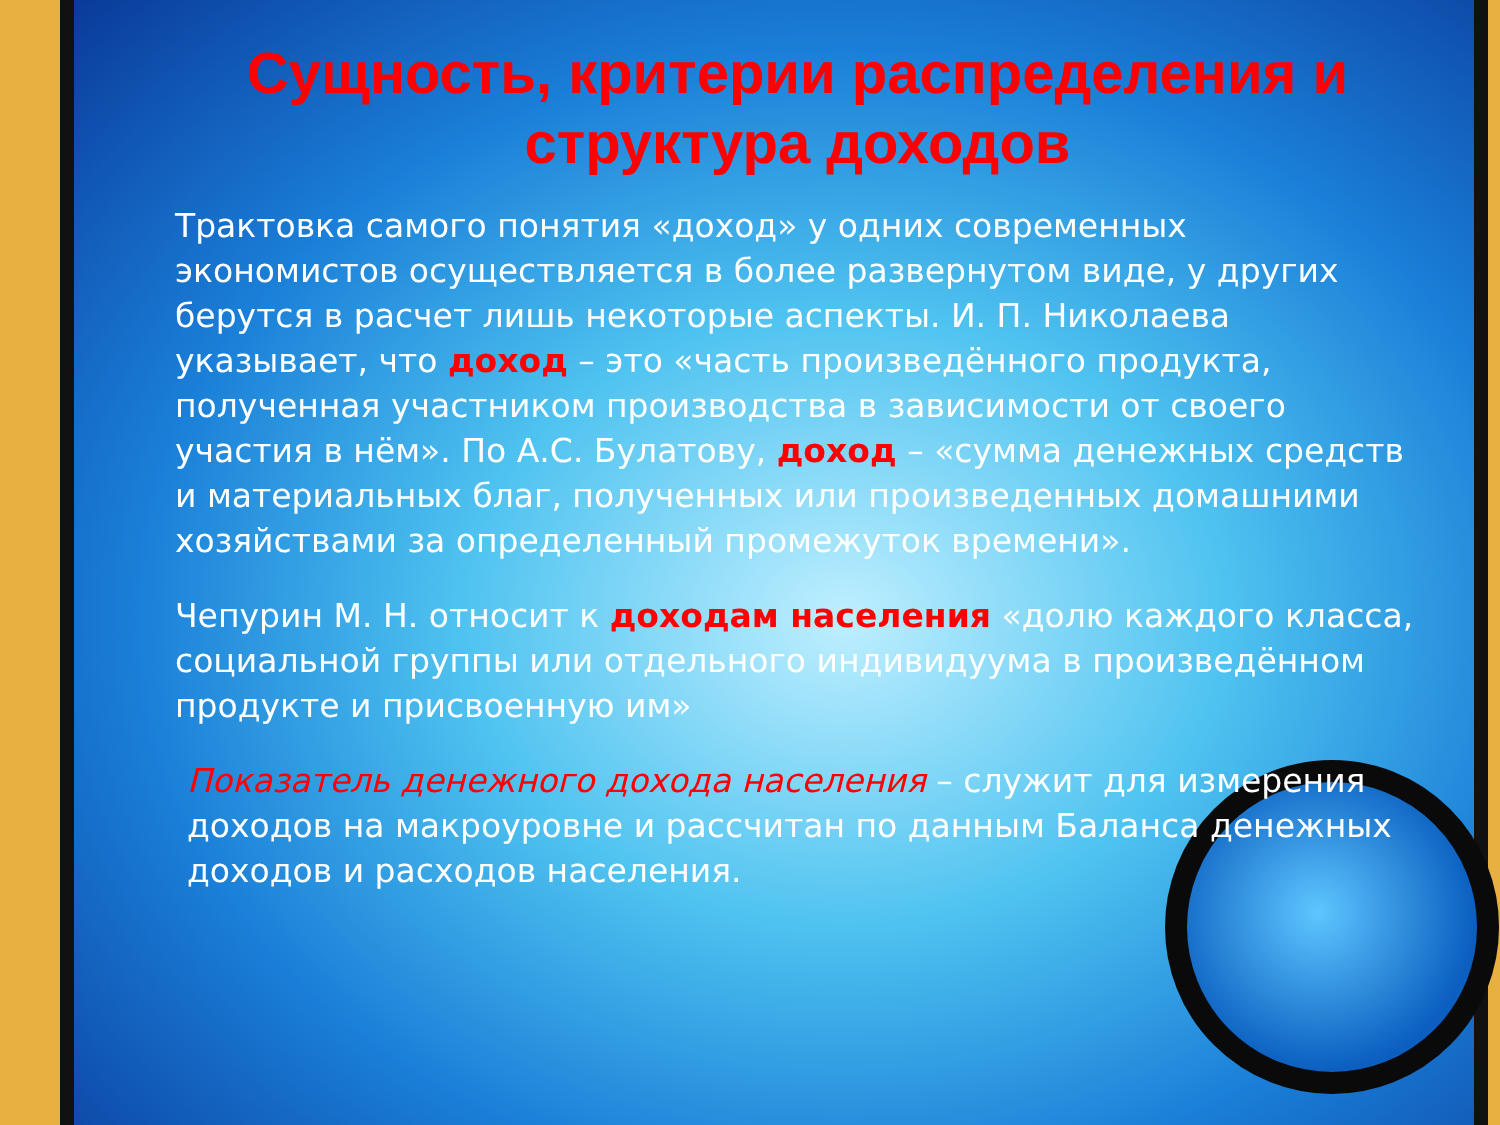Сущность, критерии распределения и структура доходов
Трактовка самого понятия «доход» у одних современных экономистов осуществляется в более развернутом виде, у других берутся в расчет лишь некоторые аспекты. И. П. Николаева указывает, что доход – это «часть произведённого продукта, полученная участником производства в зависимости от своего участия в нём». По А.С. Булатову, доход – «сумма денежных средств и материальных благ, полученных или произведенных домашними хозяйствами за определенный промежуток времени».
Чепурин М. Н. относит к доходам населения «долю каждого класса, социальной группы или отдельного индивидуума в произведённом продукте и присвоенную им»
Показатель денежного дохода населения – служит для измерения доходов на макроуровне и рассчитан по данным Баланса денежных доходов и расходов населения.